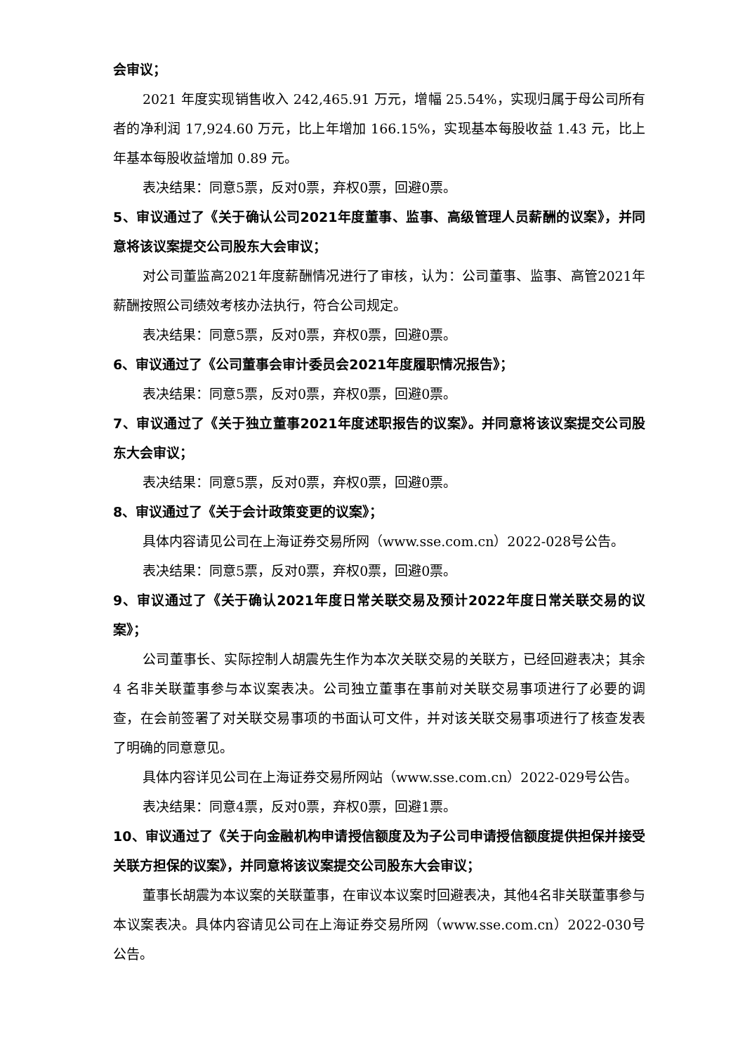会审议；
2021 年度实现销售收入 242,465.91 万元，增幅 25.54%，实现归属于母公司所有者的净利润 17,924.60 万元，比上年增加 166.15%，实现基本每股收益 1.43 元，比上年基本每股收益增加 0.89 元。
表决结果：同意5票，反对0票，弃权0票，回避0票。
5、审议通过了《关于确认公司2021年度董事、监事、高级管理人员薪酬的议案》，并同意将该议案提交公司股东大会审议；
对公司董监高2021年度薪酬情况进行了审核，认为：公司董事、监事、高管2021年薪酬按照公司绩效考核办法执行，符合公司规定。
表决结果：同意5票，反对0票，弃权0票，回避0票。
6、审议通过了《公司董事会审计委员会2021年度履职情况报告》；
表决结果：同意5票，反对0票，弃权0票，回避0票。
7、审议通过了《关于独立董事2021年度述职报告的议案》。并同意将该议案提交公司股东大会审议；
表决结果：同意5票，反对0票，弃权0票，回避0票。
8、审议通过了《关于会计政策变更的议案》；
具体内容请见公司在上海证券交易所网（www.sse.com.cn）2022-028号公告。
表决结果：同意5票，反对0票，弃权0票，回避0票。
9、审议通过了《关于确认2021年度日常关联交易及预计2022年度日常关联交易的议案》；
公司董事长、实际控制人胡震先生作为本次关联交易的关联方，已经回避表决；其余 4 名非关联董事参与本议案表决。公司独立董事在事前对关联交易事项进行了必要的调查，在会前签署了对关联交易事项的书面认可文件，并对该关联交易事项进行了核查发表了明确的同意意见。
具体内容详见公司在上海证券交易所网站（www.sse.com.cn）2022-029号公告。
表决结果：同意4票，反对0票，弃权0票，回避1票。
10、审议通过了《关于向金融机构申请授信额度及为子公司申请授信额度提供担保并接受关联方担保的议案》，并同意将该议案提交公司股东大会审议；
董事长胡震为本议案的关联董事，在审议本议案时回避表决，其他4名非关联董事参与本议案表决。具体内容请见公司在上海证券交易所网（www.sse.com.cn）2022-030号公告。